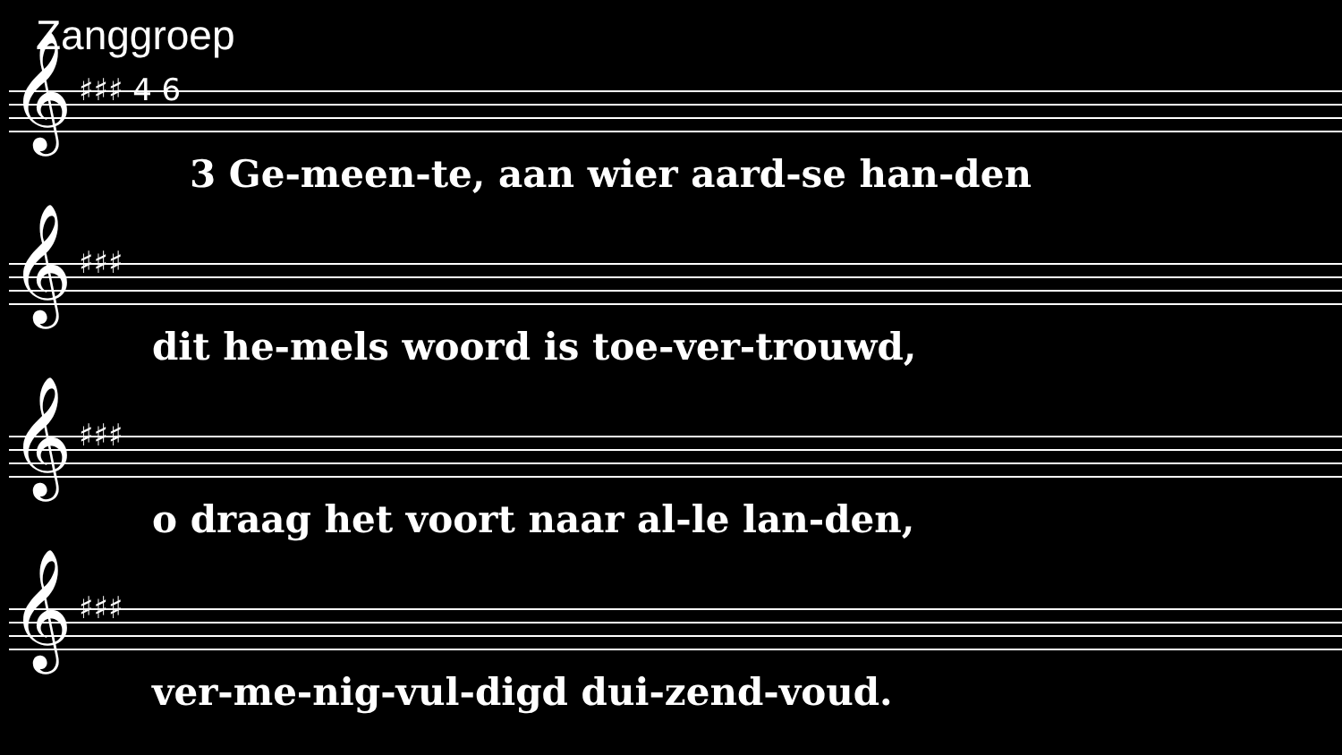Zanggroep
𝄞 ♯♯♯ 4 6
3 Ge-meen-te, aan wier aard-se han-den
𝄞 ♯♯♯
dit he-mels woord is toe-ver-trouwd,
𝄞 ♯♯♯
o draag het voort naar al-le lan-den,
𝄞 ♯♯♯
ver-me-nig-vul-digd dui-zend-voud.